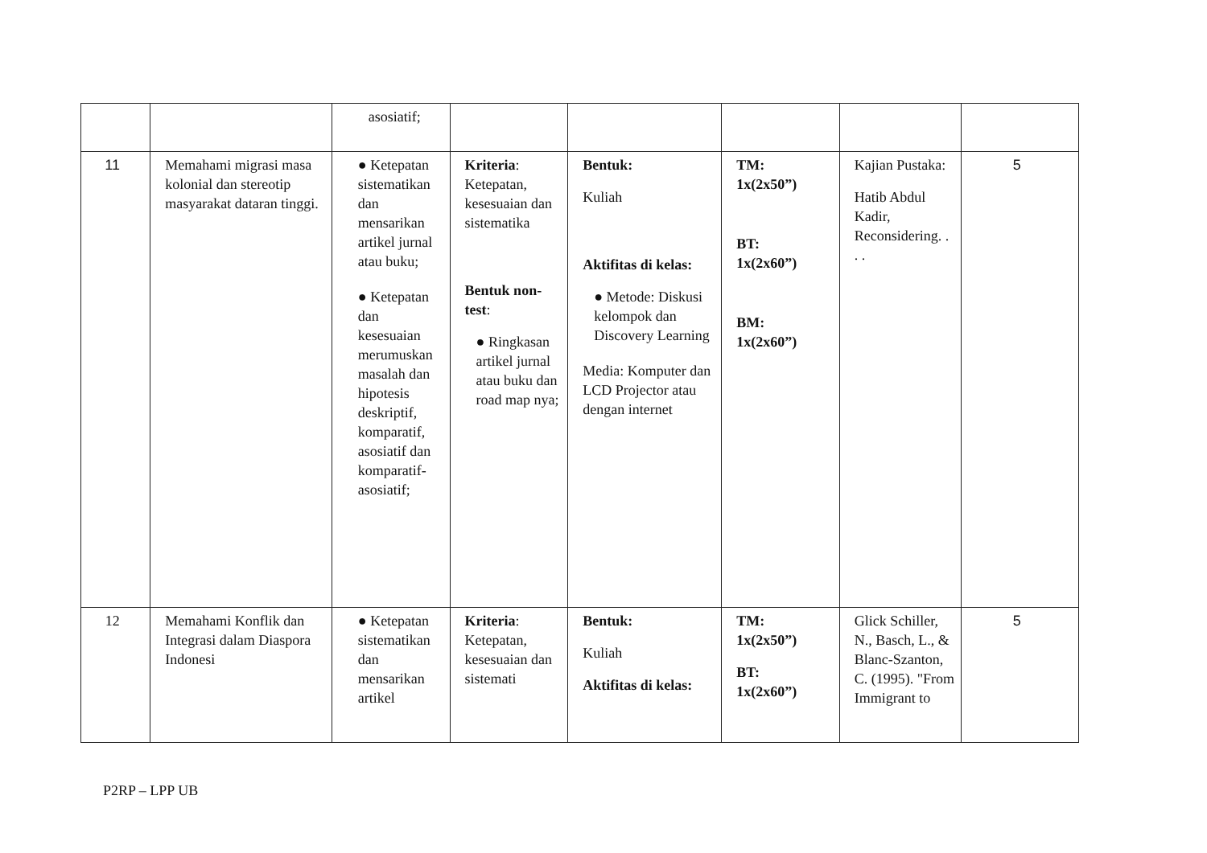| | | asosiatif; | | | | | |
| 11 | Memahami migrasi masa kolonial dan stereotip masyarakat dataran tinggi. | ● Ketepatan sistematikan dan mensarikan artikel jurnal atau buku; ● Ketepatan dan kesesuaian merumuskan masalah dan hipotesis deskriptif, komparatif, asosiatif dan komparatif-asosiatif; | Kriteria : Ketepatan, kesesuaian dan sistematika Bentuk non-test : ● Ringkasan artikel jurnal atau buku dan road map nya; | Bentuk: Kuliah Aktifitas di kelas: ● Metode: Diskusi kelompok dan Discovery Learning Media: Komputer dan LCD Projector atau dengan internet | TM: 1x(2x50”) BT: 1x(2x60”) BM: 1x(2x60”) | Kajian Pustaka: Hatib Abdul Kadir, Reconsidering. . . . | 5 |
| 12 | Memahami Konflik dan Integrasi dalam Diaspora Indonesi | ● Ketepatan sistematikan dan mensarikan artikel | Kriteria : Ketepatan, kesesuaian dan sistemati | Bentuk: Kuliah Aktifitas di kelas: | TM: 1x(2x50”) BT: 1x(2x60”) | Glick Schiller, N., Basch, L., & Blanc-Szanton, C. (1995). "From Immigrant to | 5 |
P2RP – LPP UB